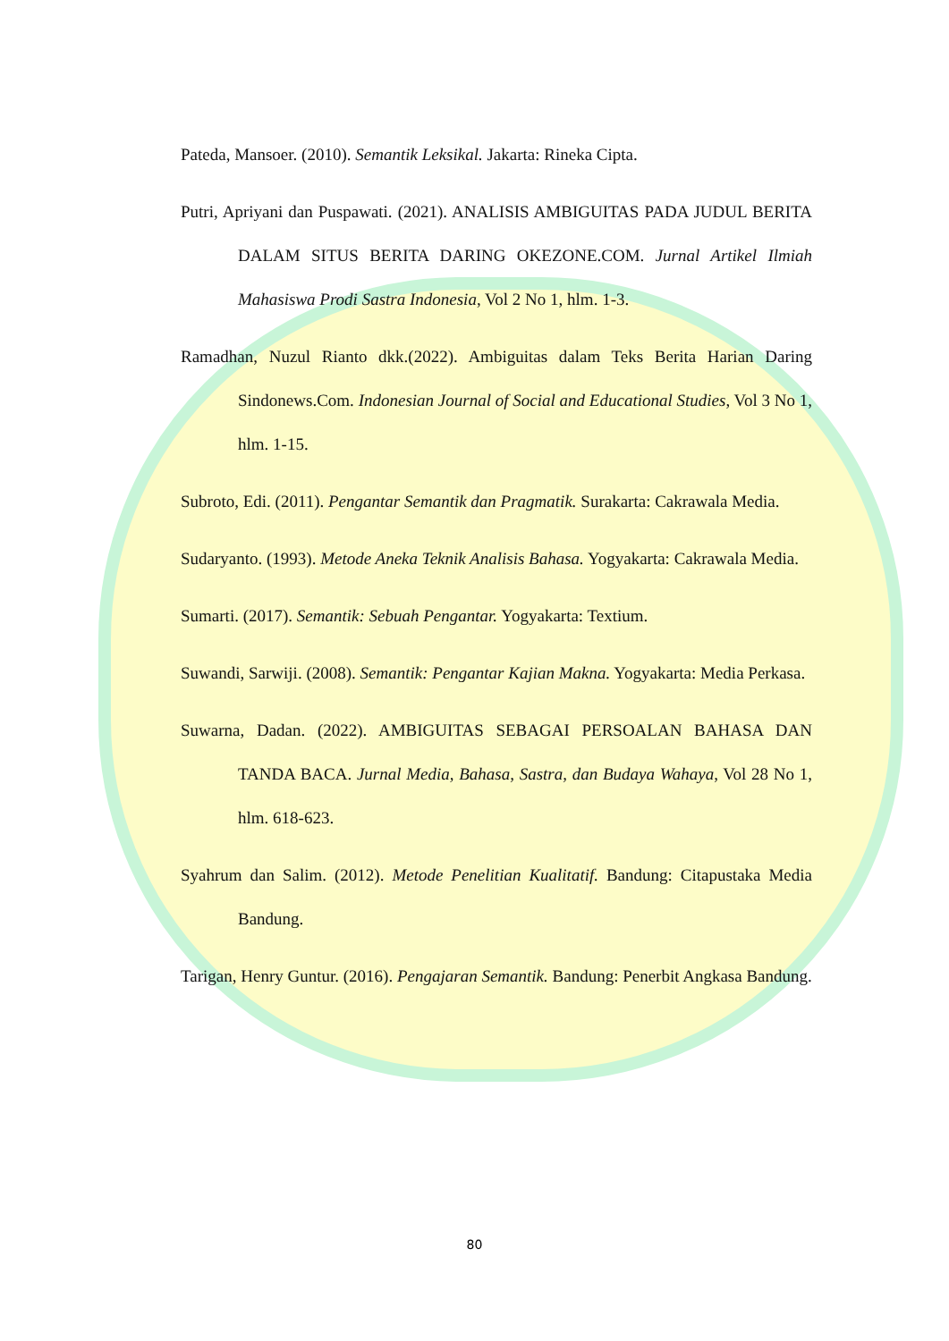Pateda, Mansoer. (2010). Semantik Leksikal. Jakarta: Rineka Cipta.
Putri, Apriyani dan Puspawati. (2021). ANALISIS AMBIGUITAS PADA JUDUL BERITA DALAM SITUS BERITA DARING OKEZONE.COM. Jurnal Artikel Ilmiah Mahasiswa Prodi Sastra Indonesia, Vol 2 No 1, hlm. 1-3.
Ramadhan, Nuzul Rianto dkk.(2022). Ambiguitas dalam Teks Berita Harian Daring Sindonews.Com. Indonesian Journal of Social and Educational Studies, Vol 3 No 1, hlm. 1-15.
Subroto, Edi. (2011). Pengantar Semantik dan Pragmatik. Surakarta: Cakrawala Media.
Sudaryanto. (1993). Metode Aneka Teknik Analisis Bahasa. Yogyakarta: Cakrawala Media.
Sumarti. (2017). Semantik: Sebuah Pengantar. Yogyakarta: Textium.
Suwandi, Sarwiji. (2008). Semantik: Pengantar Kajian Makna. Yogyakarta: Media Perkasa.
Suwarna, Dadan. (2022). AMBIGUITAS SEBAGAI PERSOALAN BAHASA DAN TANDA BACA. Jurnal Media, Bahasa, Sastra, dan Budaya Wahaya, Vol 28 No 1, hlm. 618-623.
Syahrum dan Salim. (2012). Metode Penelitian Kualitatif. Bandung: Citapustaka Media Bandung.
Tarigan, Henry Guntur. (2016). Pengajaran Semantik. Bandung: Penerbit Angkasa Bandung.
80